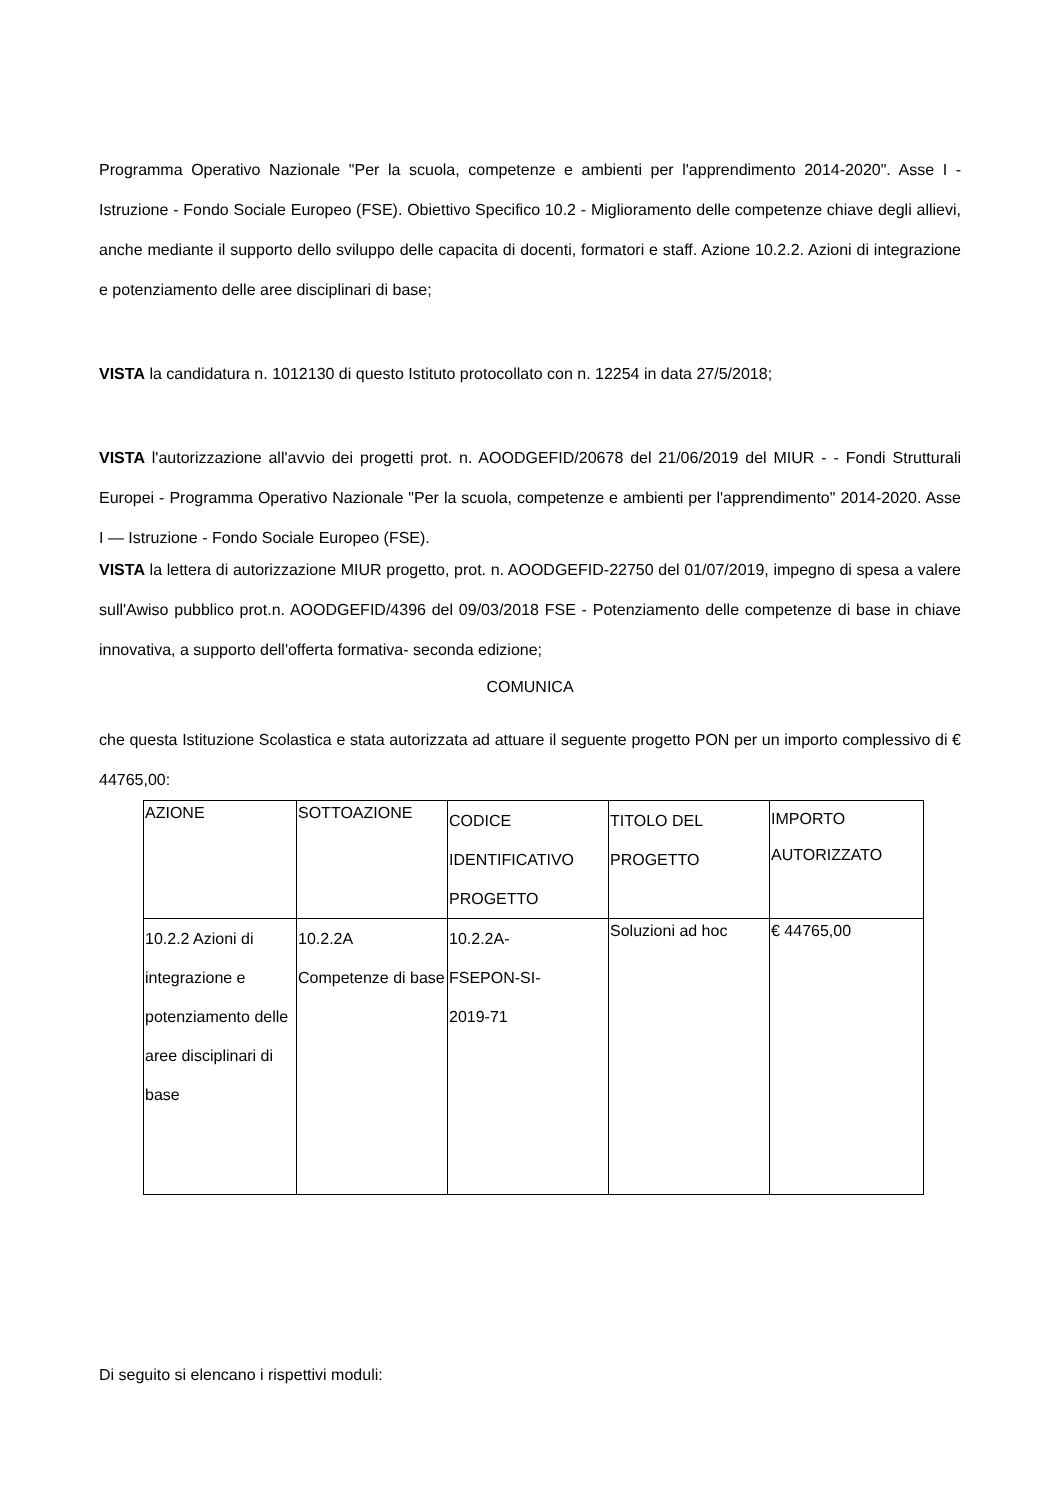Programma Operativo Nazionale "Per la scuola, competenze e ambienti per l'apprendimento 2014-2020". Asse I - Istruzione - Fondo Sociale Europeo (FSE). Obiettivo Specifico 10.2 - Miglioramento delle competenze chiave degli allievi, anche mediante il supporto dello sviluppo delle capacita di docenti, formatori e staff. Azione 10.2.2. Azioni di integrazione e potenziamento delle aree disciplinari di base;
VISTA la candidatura n. 1012130 di questo Istituto protocollato con n. 12254 in data 27/5/2018;
VISTA l'autorizzazione all'avvio dei progetti prot. n. AOODGEFID/20678 del 21/06/2019 del MIUR - - Fondi Strutturali Europei - Programma Operativo Nazionale "Per la scuola, competenze e ambienti per l'apprendimento" 2014-2020. Asse I — Istruzione - Fondo Sociale Europeo (FSE).
VISTA la lettera di autorizzazione MIUR progetto, prot. n. AOODGEFID-22750 del 01/07/2019, impegno di spesa a valere sull'Awiso pubblico prot.n. AOODGEFID/4396 del 09/03/2018 FSE - Potenziamento delle competenze di base in chiave innovativa, a supporto dell'offerta formativa- seconda edizione;
COMUNICA
che questa Istituzione Scolastica e stata autorizzata ad attuare il seguente progetto PON per un importo complessivo di € 44765,00:
| AZIONE | SOTTOAZIONE | CODICE IDENTIFICATIVO PROGETTO | TITOLO DEL PROGETTO | IMPORTO AUTORIZZATO |
| 10.2.2 Azioni di integrazione e potenziamento delle aree disciplinari di base | 10.2.2A Competenze di base | 10.2.2A- FSEPON-SI- 2019-71 | Soluzioni ad hoc | € 44765,00 |
Di seguito si elencano i rispettivi moduli: